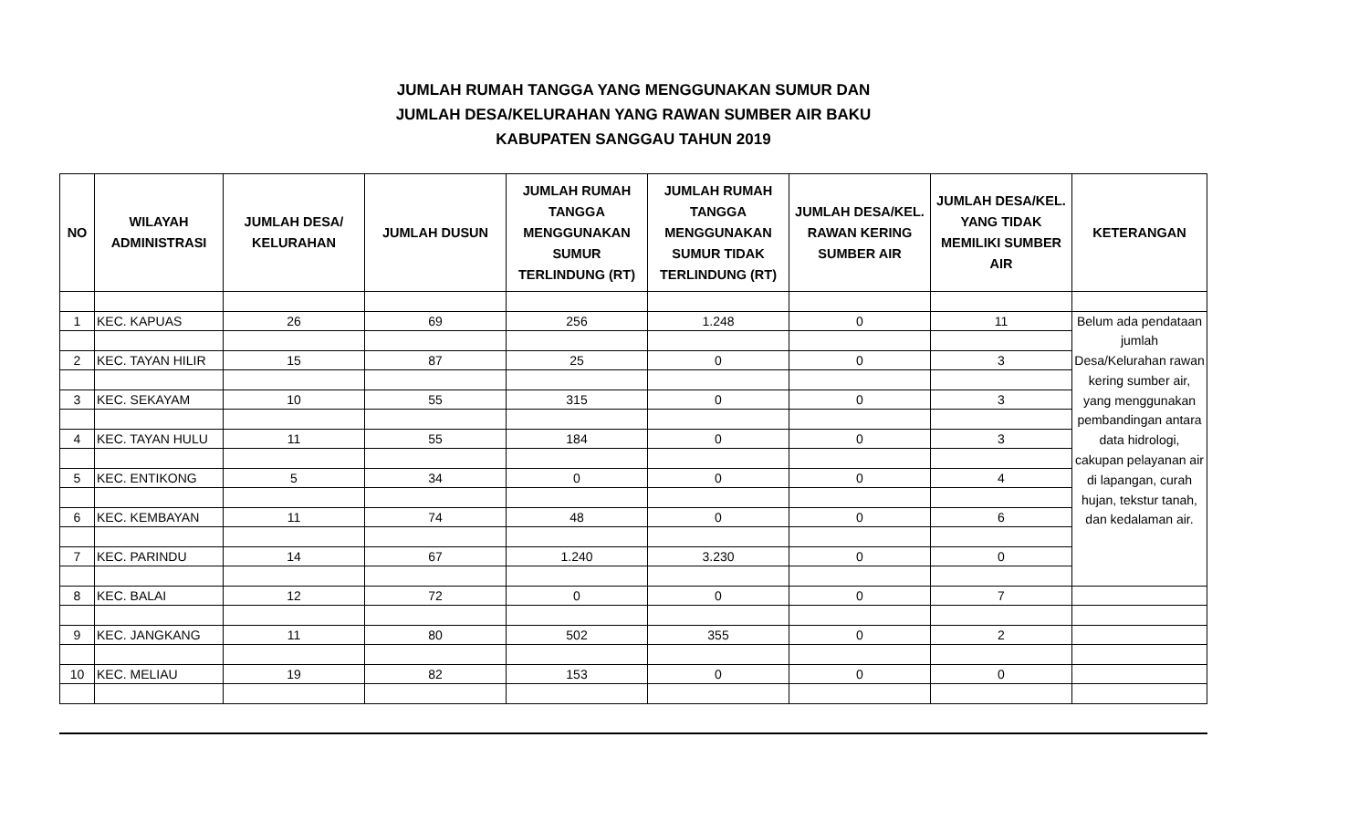JUMLAH RUMAH TANGGA YANG MENGGUNAKAN SUMUR DAN
JUMLAH DESA/KELURAHAN YANG RAWAN SUMBER AIR BAKU
KABUPATEN SANGGAU TAHUN 2019
| NO | WILAYAH ADMINISTRASI | JUMLAH DESA/ KELURAHAN | JUMLAH DUSUN | JUMLAH RUMAH TANGGA MENGGUNAKAN SUMUR TERLINDUNG (RT) | JUMLAH RUMAH TANGGA MENGGUNAKAN SUMUR TIDAK TERLINDUNG (RT) | JUMLAH DESA/KEL. RAWAN KERING SUMBER AIR | JUMLAH DESA/KEL. YANG TIDAK MEMILIKI SUMBER AIR | KETERANGAN |
| --- | --- | --- | --- | --- | --- | --- | --- | --- |
| 1 | KEC. KAPUAS | 26 | 69 | 256 | 1.248 | 0 | 11 | Belum ada pendataan jumlah Desa/Kelurahan rawan kering sumber air, yang menggunakan pembandingan antara data hidrologi, cakupan pelayanan air di lapangan, curah hujan, tekstur tanah, dan kedalaman air. |
| 2 | KEC. TAYAN HILIR | 15 | 87 | 25 | 0 | 0 | 3 | |
| 3 | KEC. SEKAYAM | 10 | 55 | 315 | 0 | 0 | 3 | |
| 4 | KEC. TAYAN HULU | 11 | 55 | 184 | 0 | 0 | 3 | |
| 5 | KEC. ENTIKONG | 5 | 34 | 0 | 0 | 0 | 4 | |
| 6 | KEC. KEMBAYAN | 11 | 74 | 48 | 0 | 0 | 6 | |
| 7 | KEC. PARINDU | 14 | 67 | 1.240 | 3.230 | 0 | 0 | |
| 8 | KEC. BALAI | 12 | 72 | 0 | 0 | 0 | 7 | |
| 9 | KEC. JANGKANG | 11 | 80 | 502 | 355 | 0 | 2 | |
| 10 | KEC. MELIAU | 19 | 82 | 153 | 0 | 0 | 0 | |